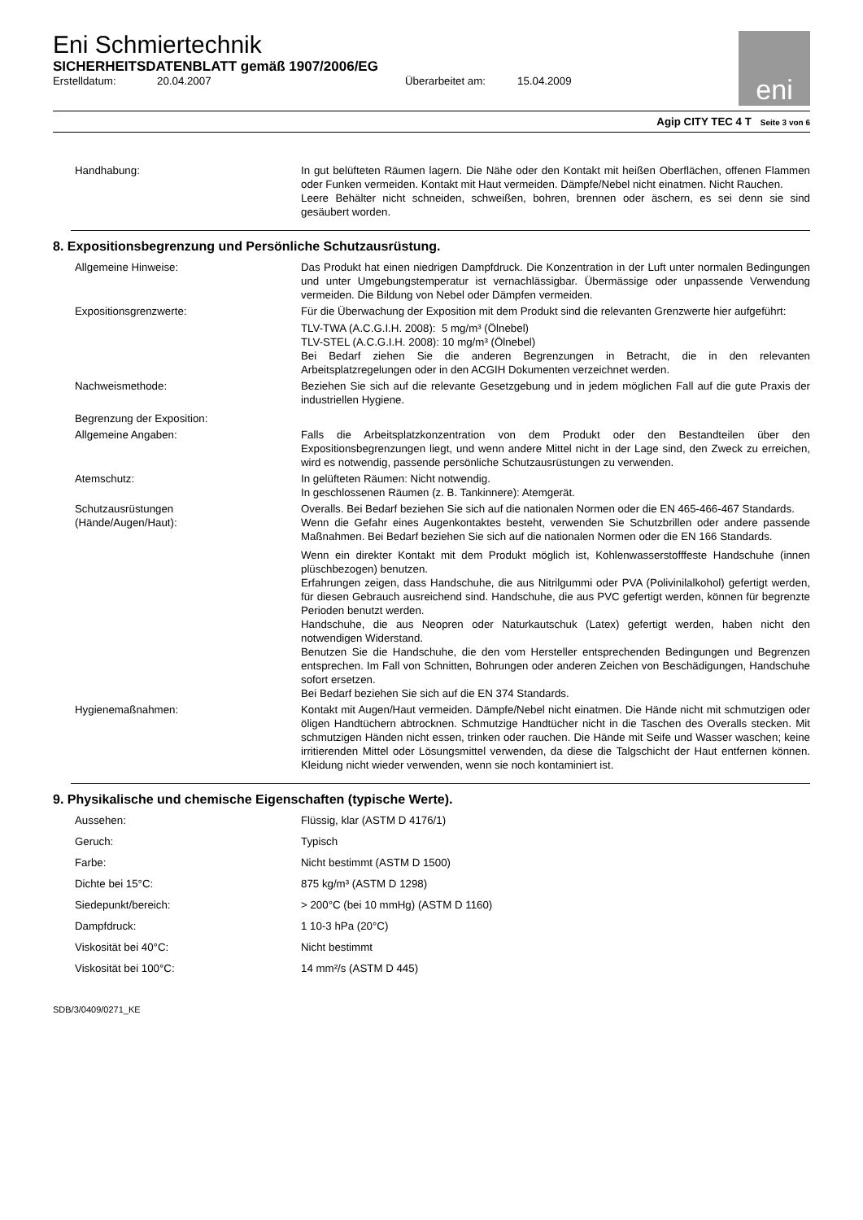Eni Schmiertechnik
SICHERHEITSDATENBLATT gemäß 1907/2006/EG
Erstelldatum: 20.04.2007 Überarbeitet am: 15.04.2009
eni
Agip CITY TEC 4 T Seite 3 von 6
Handhabung: In gut belüfteten Räumen lagern. Die Nähe oder den Kontakt mit heißen Oberflächen, offenen Flammen oder Funken vermeiden. Kontakt mit Haut vermeiden. Dämpfe/Nebel nicht einatmen. Nicht Rauchen.
Leere Behälter nicht schneiden, schweißen, bohren, brennen oder äschern, es sei denn sie sind gesäubert worden.
8. Expositionsbegrenzung und Persönliche Schutzausrüstung.
Allgemeine Hinweise: Das Produkt hat einen niedrigen Dampfdruck. Die Konzentration in der Luft unter normalen Bedingungen und unter Umgebungstemperatur ist vernachlässigbar. Übermässige oder unpassende Verwendung vermeiden. Die Bildung von Nebel oder Dämpfen vermeiden.
Expositionsgrenzwerte: Für die Überwachung der Exposition mit dem Produkt sind die relevanten Grenzwerte hier aufgeführt:
TLV-TWA (A.C.G.I.H. 2008): 5 mg/m³ (Ölnebel)
TLV-STEL (A.C.G.I.H. 2008): 10 mg/m³ (Ölnebel)
Bei Bedarf ziehen Sie die anderen Begrenzungen in Betracht, die in den relevanten Arbeitsplatzregelungen oder in den ACGIH Dokumenten verzeichnet werden.
Nachweismethode: Beziehen Sie sich auf die relevante Gesetzgebung und in jedem möglichen Fall auf die gute Praxis der industriellen Hygiene.
Begrenzung der Exposition:
Allgemeine Angaben: Falls die Arbeitsplatzkonzentration von dem Produkt oder den Bestandteilen über den Expositionsbegrenzungen liegt, und wenn andere Mittel nicht in der Lage sind, den Zweck zu erreichen, wird es notwendig, passende persönliche Schutzausrüstungen zu verwenden.
Atemschutz: In gelüfteten Räumen: Nicht notwendig.
In geschlossenen Räumen (z. B. Tankinnere): Atemgerät.
Schutzausrüstungen
(Hände/Augen/Haut):
Overalls. Bei Bedarf beziehen Sie sich auf die nationalen Normen oder die EN 465-466-467 Standards.
Wenn die Gefahr eines Augenkontaktes besteht, verwenden Sie Schutzbrillen oder andere passende Maßnahmen. Bei Bedarf beziehen Sie sich auf die nationalen Normen oder die EN 166 Standards.
Wenn ein direkter Kontakt mit dem Produkt möglich ist, Kohlenwasserstofffeste Handschuhe (innen plüschbezogen) benutzen.
Erfahrungen zeigen, dass Handschuhe, die aus Nitrilgummi oder PVA (Polivinilalkohol) gefertigt werden, für diesen Gebrauch ausreichend sind. Handschuhe, die aus PVC gefertigt werden, können für begrenzte Perioden benutzt werden.
Handschuhe, die aus Neopren oder Naturkautschuk (Latex) gefertigt werden, haben nicht den notwendigen Widerstand.
Benutzen Sie die Handschuhe, die den vom Hersteller entsprechenden Bedingungen und Begrenzen entsprechen. Im Fall von Schnitten, Bohrungen oder anderen Zeichen von Beschädigungen, Handschuhe sofort ersetzen.
Bei Bedarf beziehen Sie sich auf die EN 374 Standards.
Hygienemaßnahmen: Kontakt mit Augen/Haut vermeiden. Dämpfe/Nebel nicht einatmen. Die Hände nicht mit schmutzigen oder öligen Handtüchern abtrocknen. Schmutzige Handtücher nicht in die Taschen des Overalls stecken. Mit schmutzigen Händen nicht essen, trinken oder rauchen. Die Hände mit Seife und Wasser waschen; keine irritierenden Mittel oder Lösungsmittel verwenden, da diese die Talgschicht der Haut entfernen können. Kleidung nicht wieder verwenden, wenn sie noch kontaminiert ist.
9. Physikalische und chemische Eigenschaften (typische Werte).
Aussehen: Flüssig, klar (ASTM D 4176/1)
Geruch: Typisch
Farbe: Nicht bestimmt (ASTM D 1500)
Dichte bei 15°C: 875 kg/m³ (ASTM D 1298)
Siedepunkt/bereich: > 200°C (bei 10 mmHg) (ASTM D 1160)
Dampfdruck: 1 10-3 hPa (20°C)
Viskosität bei 40°C: Nicht bestimmt
Viskosität bei 100°C: 14 mm²/s (ASTM D 445)
SDB/3/0409/0271_KE